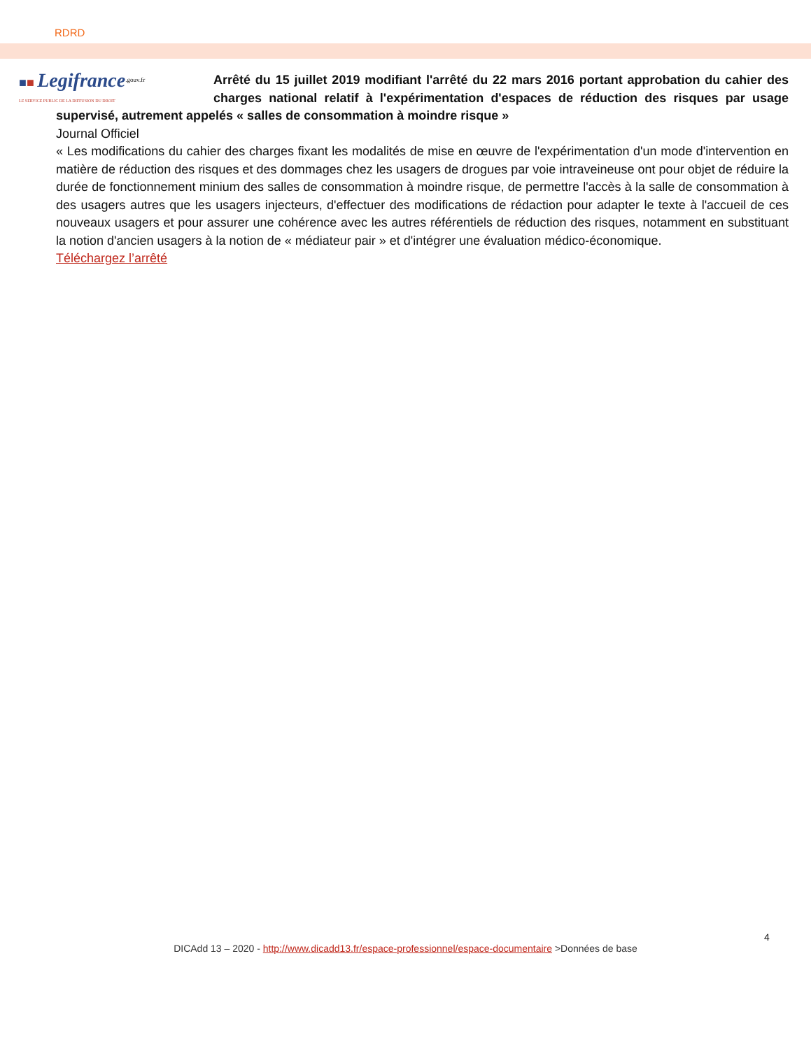RDRD
■■ Legifrance<sup>.gouv.fr</sup>
LE SERVICE PUBLIC DE LA DIFFUSION DU DROIT
Arrêté du 15 juillet 2019 modifiant l'arrêté du 22 mars 2016 portant approbation du cahier des charges national relatif à l'expérimentation d'espaces de réduction des risques par usage supervisé, autrement appelés « salles de consommation à moindre risque »
Journal Officiel
« Les modifications du cahier des charges fixant les modalités de mise en œuvre de l'expérimentation d'un mode d'intervention en matière de réduction des risques et des dommages chez les usagers de drogues par voie intraveineuse ont pour objet de réduire la durée de fonctionnement minium des salles de consommation à moindre risque, de permettre l'accès à la salle de consommation à des usagers autres que les usagers injecteurs, d'effectuer des modifications de rédaction pour adapter le texte à l'accueil de ces nouveaux usagers et pour assurer une cohérence avec les autres référentiels de réduction des risques, notamment en substituant la notion d'ancien usagers à la notion de « médiateur pair » et d'intégrer une évaluation médico-économique.
Téléchargez l’arrêté
4
DICAdd 13 – 2020 - http://www.dicadd13.fr/espace-professionnel/espace-documentaire >Données de base